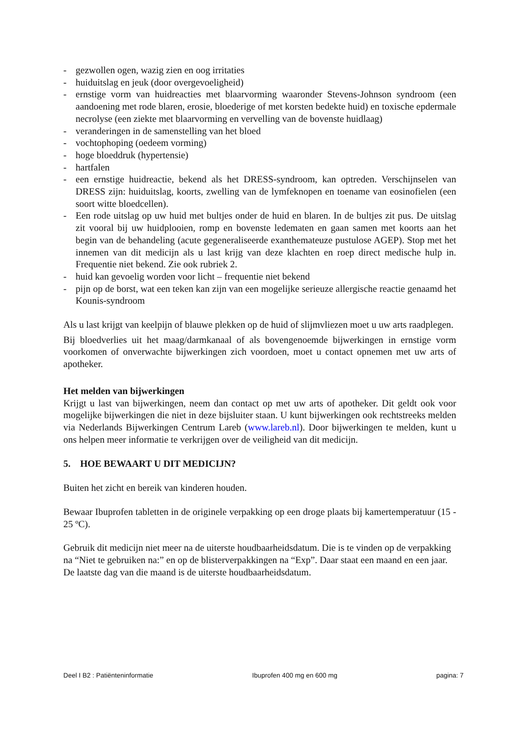- gezwollen ogen, wazig zien en oog irritaties
- huiduitslag en jeuk (door overgevoeligheid)
- ernstige vorm van huidreacties met blaarvorming waaronder Stevens-Johnson syndroom (een aandoening met rode blaren, erosie, bloederige of met korsten bedekte huid) en toxische epdermale necrolyse (een ziekte met blaarvorming en vervelling van de bovenste huidlaag)
- veranderingen in de samenstelling van het bloed
- vochtophoping (oedeem vorming)
- hoge bloeddruk (hypertensie)
- hartfalen
- een ernstige huidreactie, bekend als het DRESS-syndroom, kan optreden. Verschijnselen van DRESS zijn: huiduitslag, koorts, zwelling van de lymfeknopen en toename van eosinofielen (een soort witte bloedcellen).
- Een rode uitslag op uw huid met bultjes onder de huid en blaren. In de bultjes zit pus. De uitslag zit vooral bij uw huidplooien, romp en bovenste ledematen en gaan samen met koorts aan het begin van de behandeling (acute gegeneraliseerde exanthemateuze pustulose AGEP). Stop met het innemen van dit medicijn als u last krijg van deze klachten en roep direct medische hulp in. Frequentie niet bekend. Zie ook rubriek 2.
- huid kan gevoelig worden voor licht – frequentie niet bekend
- pijn op de borst, wat een teken kan zijn van een mogelijke serieuze allergische reactie genaamd het Kounis-syndroom
Als u last krijgt van keelpijn of blauwe plekken op de huid of slijmvliezen moet u uw arts raadplegen.
Bij bloedverlies uit het maag/darmkanaal of als bovengenoemde bijwerkingen in ernstige vorm voorkomen of onverwachte bijwerkingen zich voordoen, moet u contact opnemen met uw arts of apotheker.
Het melden van bijwerkingen
Krijgt u last van bijwerkingen, neem dan contact op met uw arts of apotheker. Dit geldt ook voor mogelijke bijwerkingen die niet in deze bijsluiter staan. U kunt bijwerkingen ook rechtstreeks melden via Nederlands Bijwerkingen Centrum Lareb (www.lareb.nl). Door bijwerkingen te melden, kunt u ons helpen meer informatie te verkrijgen over de veiligheid van dit medicijn.
5. HOE BEWAART U DIT MEDICIJN?
Buiten het zicht en bereik van kinderen houden.
Bewaar Ibuprofen tabletten in de originele verpakking op een droge plaats bij kamertemperatuur (15 - 25 ºC).
Gebruik dit medicijn niet meer na de uiterste houdbaarheidsdatum. Die is te vinden op de verpakking na “Niet te gebruiken na:” en op de blisterverpakkingen na “Exp”. Daar staat een maand en een jaar. De laatste dag van die maand is de uiterste houdbaarheidsdatum.
Deel I B2 : Patiënteninformatie Ibuprofen 400 mg en 600 mg pagina: 7